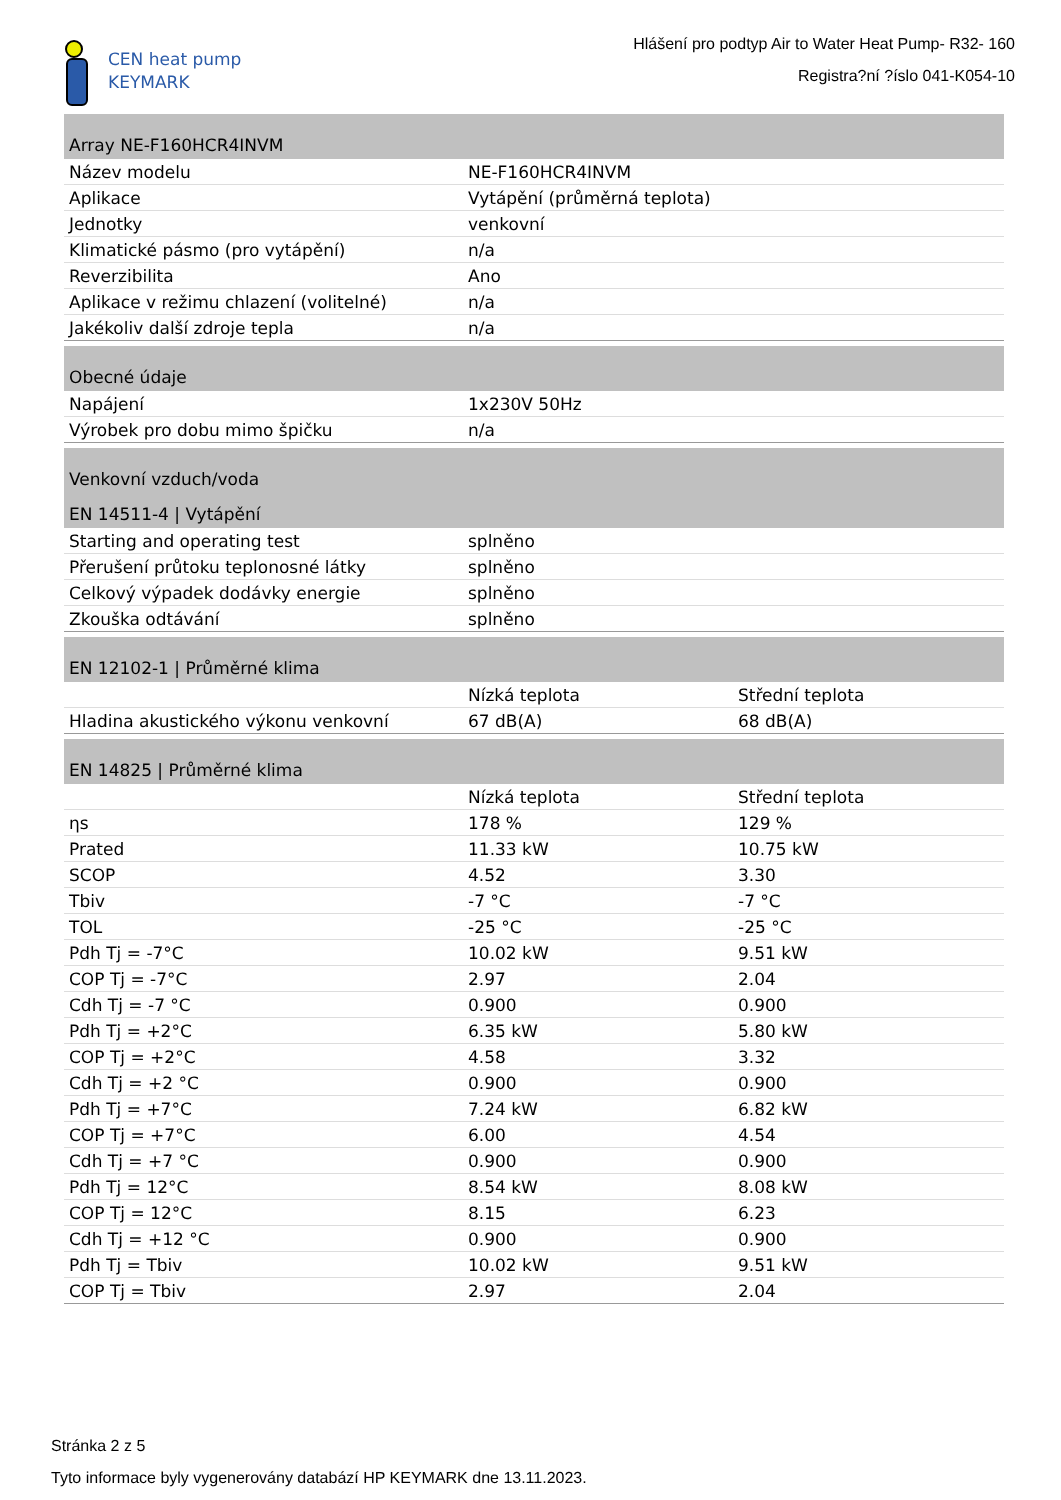CEN heat pump
KEYMARK
Hlášení pro podtyp Air to Water Heat Pump- R32- 160
Registra?ní ?íslo 041-K054-10
| Array NE-F160HCR4INVM | |
| --- | --- |
| Název modelu | NE-F160HCR4INVM |
| Aplikace | Vytápění (průměrná teplota) |
| Jednotky | venkovní |
| Klimatické pásmo (pro vytápění) | n/a |
| Reverzibilita | Ano |
| Aplikace v režimu chlazení (volitelné) | n/a |
| Jakékoliv další zdroje tepla | n/a |
| Obecné údaje | |
| --- | --- |
| Napájení | 1x230V 50Hz |
| Výrobek pro dobu mimo špičku | n/a |
| Venkovní vzduch/voda | |
| --- | --- |
| EN 14511-4 / Vytápění | |
| Starting and operating test | splněno |
| Přerušení průtoku teplonosné látky | splněno |
| Celkový výpadek dodávky energie | splněno |
| Zkouška odtávání | splněno |
| EN 12102-1 / Průměrné klima | | |
| --- | --- | --- |
| | Nízká teplota | Střední teplota |
| Hladina akustického výkonu venkovní | 67 dB(A) | 68 dB(A) |
| EN 14825 / Průměrné klima | | |
| --- | --- | --- |
| | Nízká teplota | Střední teplota |
| ηs | 178 % | 129 % |
| Prated | 11.33 kW | 10.75 kW |
| SCOP | 4.52 | 3.30 |
| Tbiv | -7 °C | -7 °C |
| TOL | -25 °C | -25 °C |
| Pdh Tj = -7°C | 10.02 kW | 9.51 kW |
| COP Tj = -7°C | 2.97 | 2.04 |
| Cdh Tj = -7 °C | 0.900 | 0.900 |
| Pdh Tj = +2°C | 6.35 kW | 5.80 kW |
| COP Tj = +2°C | 4.58 | 3.32 |
| Cdh Tj = +2 °C | 0.900 | 0.900 |
| Pdh Tj = +7°C | 7.24 kW | 6.82 kW |
| COP Tj = +7°C | 6.00 | 4.54 |
| Cdh Tj = +7 °C | 0.900 | 0.900 |
| Pdh Tj = 12°C | 8.54 kW | 8.08 kW |
| COP Tj = 12°C | 8.15 | 6.23 |
| Cdh Tj = +12 °C | 0.900 | 0.900 |
| Pdh Tj = Tbiv | 10.02 kW | 9.51 kW |
| COP Tj = Tbiv | 2.97 | 2.04 |
Stránka 2 z 5
Tyto informace byly vygenerovány databází HP KEYMARK dne 13.11.2023.